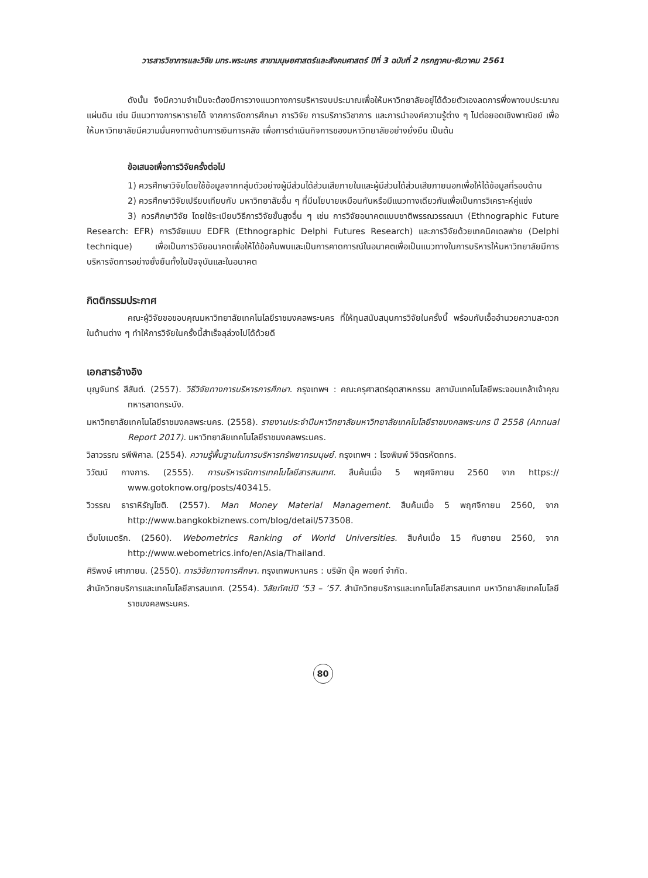วารสารวิชาการและวิจัย มทร.พระนคร สาขามนุษยศาสตร์และสังคมศาสตร์ ปีที่ 3 ฉบับที่ 2 กรกฎาคม-ธันวาคม 2561
ดังนั้น จึงมีความจำเป็นจะต้องมีการวางแนวทางการบริหารงบประมาณเพื่อให้มหาวิทยาลัยอยู่ได้ด้วยตัวเองลดการพึ่งพางบประมาณแผ่นดิน เช่น มีแนวทางการหารายได้ จากการจัดการศึกษา การวิจัย การบริการวิชาการ และการนำองค์ความรู้ต่าง ๆ ไปต่อยอดเชิงพาณิชย์ เพื่อให้มหาวิทยาลัยมีความมั่นคงทางด้านการเงินการคลัง เพื่อการดำเนินกิจการของมหาวิทยาลัยอย่างยั่งยืน เป็นต้น
ข้อเสนอเพื่อการวิจัยครั้งต่อไป
1) ควรศึกษาวิจัยโดยใช้ข้อมูลจากกลุ่มตัวอย่างผู้มีส่วนได้ส่วนเสียภายในและผู้มีส่วนได้ส่วนเสียภายนอกเพื่อให้ได้ข้อมูลที่รอบด้าน
2) ควรศึกษาวิจัยเปรียบเทียบกับ มหาวิทยาลัยอื่น ๆ ที่มีนโยบายเหมือนกันหรือมีแนวทางเดียวกันเพื่อเป็นการวิเคราะห์คู่แข่ง
3) ควรศึกษาวิจัย โดยใช้ระเบียบวิธีการวิจัยขั้นสูงอื่น ๆ เช่น การวิจัยอนาคตแบบชาติพรรณวรรณนา (Ethnographic Future Research: EFR) การวิจัยแบบ EDFR (Ethnographic Delphi Futures Research) และการวิจัยด้วยเทคนิคเดลฟาย (Delphi technique) เพื่อเป็นการวิจัยอนาคตเพื่อให้ได้ข้อค้นพบและเป็นการคาดการณ์ในอนาคตเพื่อเป็นแนวทางในการบริหารให้มหาวิทยาลัยมีการบริหารจัดการอย่างยั่งยืนทั้งในปัจจุบันและในอนาคต
กิตติกรรมประกาศ
คณะผู้วิจัยขอขอบคุณมหาวิทยาลัยเทคโนโลยีราชมงคลพระนคร ที่ให้ทุนสนับสนุนการวิจัยในครั้งนี้ พร้อมกับเอื้ออำนวยความสะดวกในด้านต่าง ๆ ทำให้การวิจัยในครั้งนี้สำเร็จลุล่วงไปได้ด้วยดี
เอกสารอ้างอิง
บุญจันทร์ สีสันต์. (2557). วิธีวิจัยทางการบริหารการศึกษา. กรุงเทพฯ : คณะครุศาสตร์อุตสาหกรรม สถาบันเทคโนโลยีพระจอมเกล้าเจ้าคุณทหารลาดกระบัง.
มหาวิทยาลัยเทคโนโลยีราชมงคลพระนคร. (2558). รายงานประจำปีมหาวิทยาลัยมหาวิทยาลัยเทคโนโลยีราชมงคลพระนคร ปี 2558 (Annual Report 2017). มหาวิทยาลัยเทคโนโลยีราชมงคลพระนคร.
วิลาวรรณ รพีพิศาล. (2554). ความรู้พื้นฐานในการบริหารทรัพยากรมนุษย์. กรุงเทพฯ : โรงพิมพ์ วิจิตรหัตถกร.
วิวัฒน์ กางการ. (2555). การบริหารจัดการเทคโนโลยีสารสนเทศ. สืบค้นเมื่อ 5 พฤศจิกายน 2560 จาก https:// www.gotoknow.org/posts/403415.
วิวรรณ ธาราหิรัญโชติ. (2557). Man Money Material Management. สืบค้นเมื่อ 5 พฤศจิกายน 2560, จาก http://www.bangkokbiznews.com/blog/detail/573508.
เว็บโบเมตริก. (2560). Webometrics Ranking of World Universities. สืบค้นเมื่อ 15 กันยายน 2560, จาก http://www.webometrics.info/en/Asia/Thailand.
ศิริพงษ์ เศาภายน. (2550). การวิจัยทางการศึกษา. กรุงเทพมหานคร : บริษัท บุ๊ค พอยท์ จำกัด.
สำนักวิทยบริการและเทคโนโลยีสารสนเทศ. (2554). วิสัยทัศน์ปี ’53 – ’57. สำนักวิทยบริการและเทคโนโลยีสารสนเทศ มหาวิทยาลัยเทคโนโลยีราชมงคลพระนคร.
80